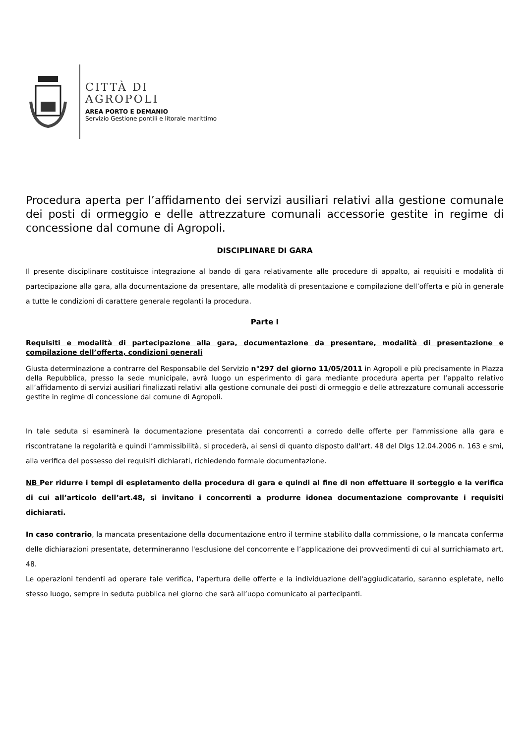CITTÀ DI
AGROPOLI
AREA PORTO E DEMANIO
Servizio Gestione pontili e litorale marittimo
Procedura aperta per l’affidamento dei servizi ausiliari relativi alla gestione comunale dei posti di ormeggio e delle attrezzature comunali accessorie gestite in regime di concessione dal comune di Agropoli.
DISCIPLINARE DI GARA
Il presente disciplinare costituisce integrazione al bando di gara relativamente alle procedure di appalto, ai requisiti e modalità di partecipazione alla gara, alla documentazione da presentare, alle modalità di presentazione e compilazione dell’offerta e più in generale a tutte le condizioni di carattere generale regolanti la procedura.
Parte I
Requisiti e modalità di partecipazione alla gara, documentazione da presentare, modalità di presentazione e compilazione dell’offerta, condizioni generali
Giusta determinazione a contrarre del Responsabile del Servizio n°297 del giorno 11/05/2011 in Agropoli e più precisamente in Piazza della Repubblica, presso la sede municipale, avrà luogo un esperimento di gara mediante procedura aperta per l’appalto relativo all’affidamento di servizi ausiliari finalizzati relativi alla gestione comunale dei posti di ormeggio e delle attrezzature comunali accessorie gestite in regime di concessione dal comune di Agropoli.
In tale seduta si esaminerà la documentazione presentata dai concorrenti a corredo delle offerte per l'ammissione alla gara e riscontratane la regolarità e quindi l’ammissibilità, si procederà, ai sensi di quanto disposto dall'art. 48 del Dlgs 12.04.2006 n. 163 e smi, alla verifica del possesso dei requisiti dichiarati, richiedendo formale documentazione.
NB Per ridurre i tempi di espletamento della procedura di gara e quindi al fine di non effettuare il sorteggio e la verifica di cui all’articolo dell’art.48, si invitano i concorrenti a produrre idonea documentazione comprovante i requisiti dichiarati.
In caso contrario, la mancata presentazione della documentazione entro il termine stabilito dalla commissione, o la mancata conferma delle dichiarazioni presentate, determineranno l'esclusione del concorrente e l’applicazione dei provvedimenti di cui al surrichiamato art. 48.
Le operazioni tendenti ad operare tale verifica, l'apertura delle offerte e la individuazione dell'aggiudicatario, saranno espletate, nello stesso luogo, sempre in seduta pubblica nel giorno che sarà all’uopo comunicato ai partecipanti.